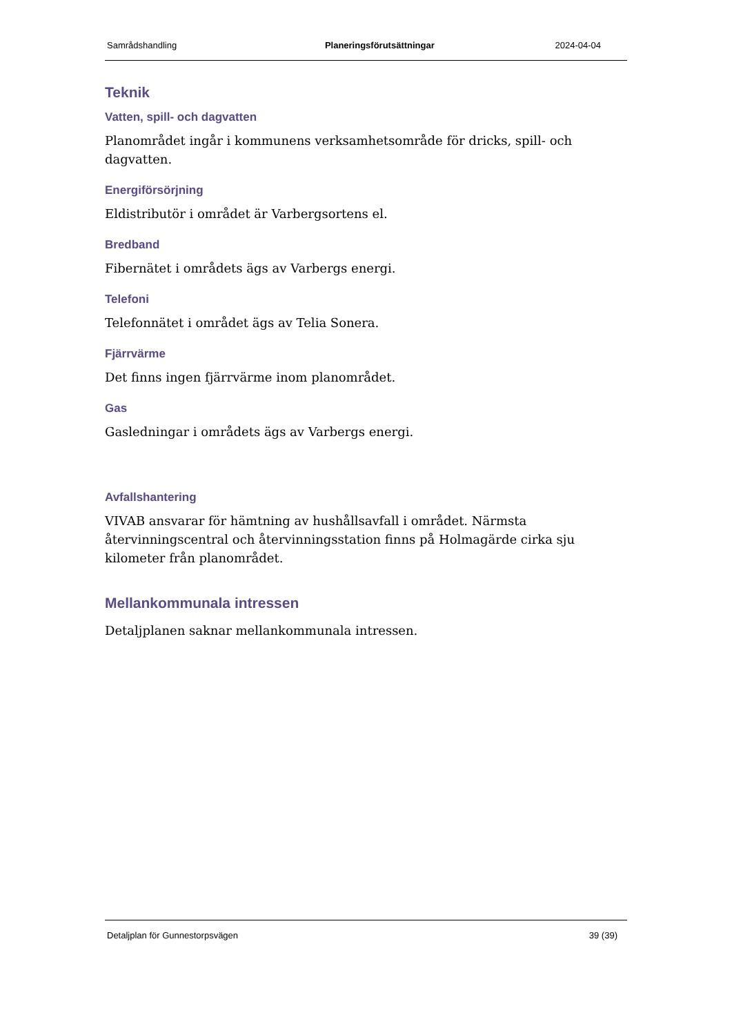Samrådshandling Planeringsförutsättningar 2024-04-04
Teknik
Vatten, spill- och dagvatten
Planområdet ingår i kommunens verksamhetsområde för dricks, spill- och dagvatten.
Energiförsörjning
Eldistributör i området är Varbergsortens el.
Bredband
Fibernätet i områdets ägs av Varbergs energi.
Telefoni
Telefonnätet i området ägs av Telia Sonera.
Fjärrvärme
Det finns ingen fjärrvärme inom planområdet.
Gas
Gasledningar i områdets ägs av Varbergs energi.
Avfallshantering
VIVAB ansvarar för hämtning av hushållsavfall i området. Närmsta återvinningscentral och återvinningsstation finns på Holmagärde cirka sju kilometer från planområdet.
Mellankommunala intressen
Detaljplanen saknar mellankommunala intressen.
Detaljplan för Gunnestorpsvägen 39 (39)